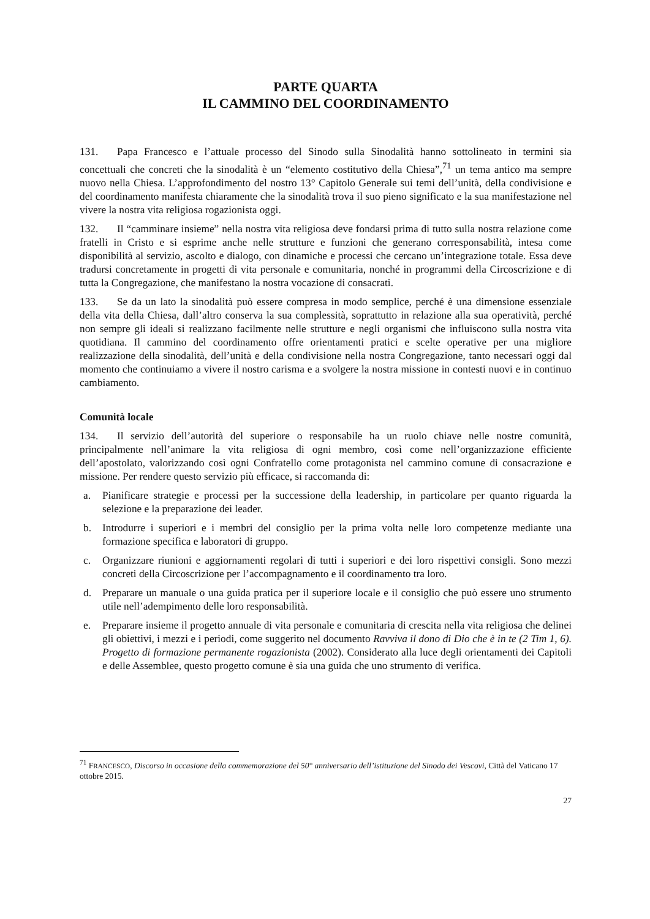PARTE QUARTA
IL CAMMINO DEL COORDINAMENTO
131. Papa Francesco e l’attuale processo del Sinodo sulla Sinodalità hanno sottolineato in termini sia concettuali che concreti che la sinodalità è un “elemento costitutivo della Chiesa”,<sup>71</sup> un tema antico ma sempre nuovo nella Chiesa. L’approfondimento del nostro 13° Capitolo Generale sui temi dell’unità, della condivisione e del coordinamento manifesta chiaramente che la sinodalità trova il suo pieno significato e la sua manifestazione nel vivere la nostra vita religiosa rogazionista oggi.
132. Il “camminare insieme” nella nostra vita religiosa deve fondarsi prima di tutto sulla nostra relazione come fratelli in Cristo e si esprime anche nelle strutture e funzioni che generano corresponsabilità, intesa come disponibilità al servizio, ascolto e dialogo, con dinamiche e processi che cercano un’integrazione totale. Essa deve tradursi concretamente in progetti di vita personale e comunitaria, nonché in programmi della Circoscrizione e di tutta la Congregazione, che manifestano la nostra vocazione di consacrati.
133. Se da un lato la sinodalità può essere compresa in modo semplice, perché è una dimensione essenziale della vita della Chiesa, dall’altro conserva la sua complessità, soprattutto in relazione alla sua operatività, perché non sempre gli ideali si realizzano facilmente nelle strutture e negli organismi che influiscono sulla nostra vita quotidiana. Il cammino del coordinamento offre orientamenti pratici e scelte operative per una migliore realizzazione della sinodalità, dell’unità e della condivisione nella nostra Congregazione, tanto necessari oggi dal momento che continuiamo a vivere il nostro carisma e a svolgere la nostra missione in contesti nuovi e in continuo cambiamento.
Comunità locale
134. Il servizio dell’autorità del superiore o responsabile ha un ruolo chiave nelle nostre comunità, principalmente nell’animare la vita religiosa di ogni membro, così come nell’organizzazione efficiente dell’apostolato, valorizzando così ogni Confratello come protagonista nel cammino comune di consacrazione e missione. Per rendere questo servizio più efficace, si raccomanda di:
a. Pianificare strategie e processi per la successione della leadership, in particolare per quanto riguarda la selezione e la preparazione dei leader.
b. Introdurre i superiori e i membri del consiglio per la prima volta nelle loro competenze mediante una formazione specifica e laboratori di gruppo.
c. Organizzare riunioni e aggiornamenti regolari di tutti i superiori e dei loro rispettivi consigli. Sono mezzi concreti della Circoscrizione per l’accompagnamento e il coordinamento tra loro.
d. Preparare un manuale o una guida pratica per il superiore locale e il consiglio che può essere uno strumento utile nell’adempimento delle loro responsabilità.
e. Preparare insieme il progetto annuale di vita personale e comunitaria di crescita nella vita religiosa che delinei gli obiettivi, i mezzi e i periodi, come suggerito nel documento Ravviva il dono di Dio che è in te (2 Tim 1, 6). Progetto di formazione permanente rogazionista (2002). Considerato alla luce degli orientamenti dei Capitoli e delle Assemblee, questo progetto comune è sia una guida che uno strumento di verifica.
<sup>71</sup> FRANCESCO, Discorso in occasione della commemorazione del 50° anniversario dell’istituzione del Sinodo dei Vescovi, Città del Vaticano 17 ottobre 2015.
27